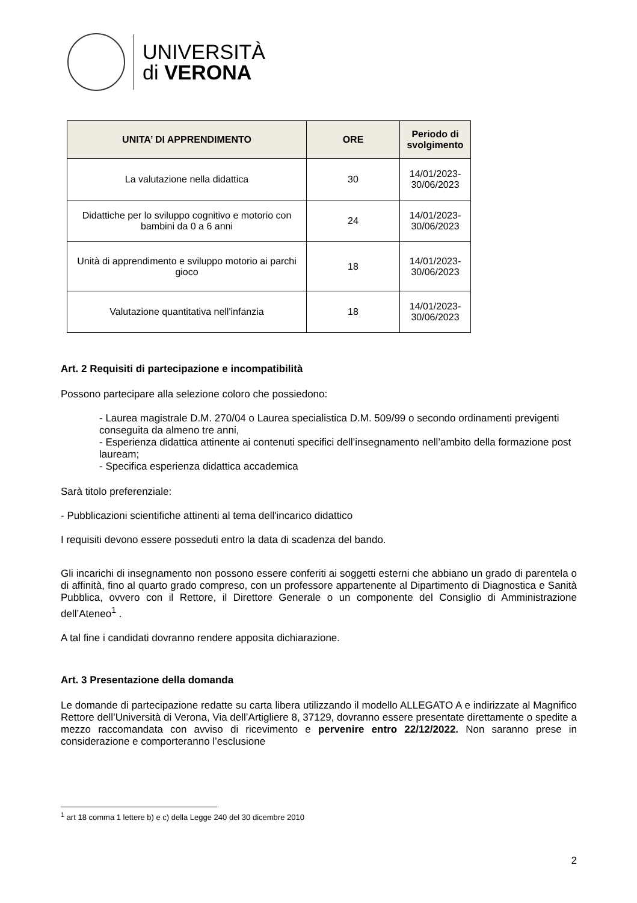UNIVERSITÀ
di VERONA
| UNITA’ DI APPRENDIMENTO | ORE | Periodo di svolgimento |
| --- | --- | --- |
| La valutazione nella didattica | 30 | 14/01/2023- 30/06/2023 |
| Didattiche per lo sviluppo cognitivo e motorio con bambini da 0 a 6 anni | 24 | 14/01/2023- 30/06/2023 |
| Unità di apprendimento e sviluppo motorio ai parchi gioco | 18 | 14/01/2023- 30/06/2023 |
| Valutazione quantitativa nell'infanzia | 18 | 14/01/2023- 30/06/2023 |
Art. 2 Requisiti di partecipazione e incompatibilità
Possono partecipare alla selezione coloro che possiedono:
- Laurea magistrale D.M. 270/04 o Laurea specialistica D.M. 509/99 o secondo ordinamenti previgenti conseguita da almeno tre anni,
- Esperienza didattica attinente ai contenuti specifici dell’insegnamento nell’ambito della formazione post lauream;
- Specifica esperienza didattica accademica
Sarà titolo preferenziale:
- Pubblicazioni scientifiche attinenti al tema dell'incarico didattico
I requisiti devono essere posseduti entro la data di scadenza del bando.
Gli incarichi di insegnamento non possono essere conferiti ai soggetti esterni che abbiano un grado di parentela o di affinità, fino al quarto grado compreso, con un professore appartenente al Dipartimento di Diagnostica e Sanità Pubblica, ovvero con il Rettore, il Direttore Generale o un componente del Consiglio di Amministrazione dell’Ateneo<sup>1</sup> .
A tal fine i candidati dovranno rendere apposita dichiarazione.
Art. 3 Presentazione della domanda
Le domande di partecipazione redatte su carta libera utilizzando il modello ALLEGATO A e indirizzate al Magnifico Rettore dell’Università di Verona, Via dell’Artigliere 8, 37129, dovranno essere presentate direttamente o spedite a mezzo raccomandata con avviso di ricevimento e pervenire entro 22/12/2022. Non saranno prese in considerazione e comporteranno l’esclusione
<sup>1</sup> art 18 comma 1 lettere b) e c) della Legge 240 del 30 dicembre 2010
2